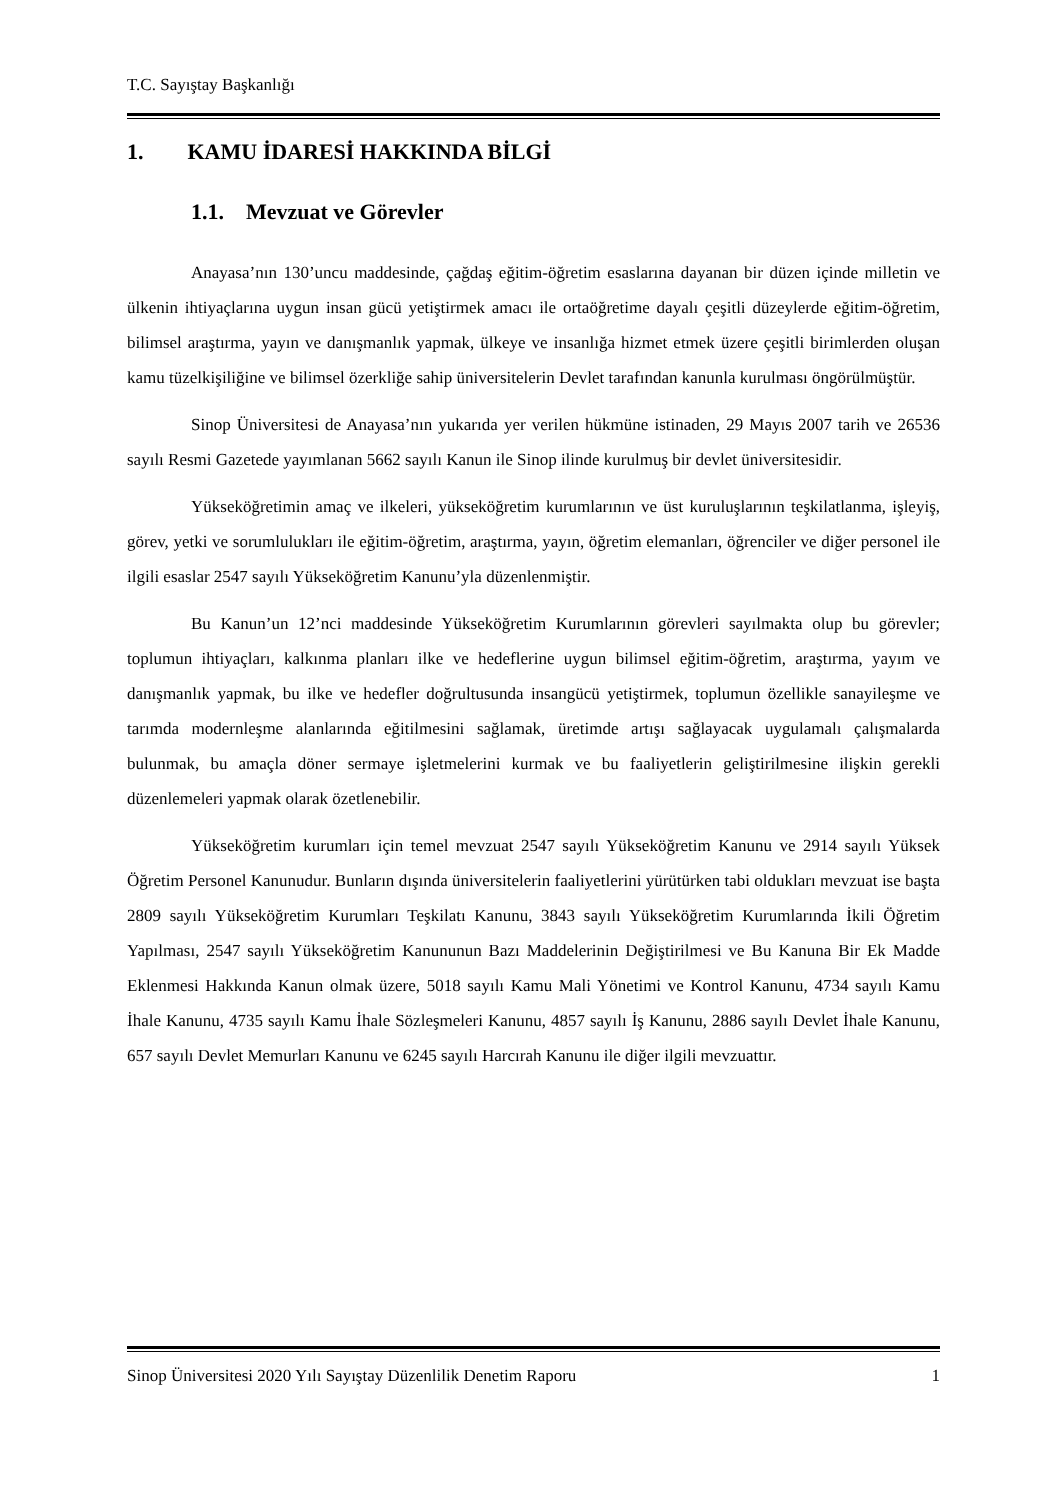T.C. Sayıştay Başkanlığı
1. KAMU İDARESİ HAKKINDA BİLGİ
1.1. Mevzuat ve Görevler
Anayasa’nın 130’uncu maddesinde, çağdaş eğitim-öğretim esaslarına dayanan bir düzen içinde milletin ve ülkenin ihtiyaçlarına uygun insan gücü yetiştirmek amacı ile ortaöğretime dayalı çeşitli düzeylerde eğitim-öğretim, bilimsel araştırma, yayın ve danışmanlık yapmak, ülkeye ve insanlığa hizmet etmek üzere çeşitli birimlerden oluşan kamu tüzelkişiliğine ve bilimsel özerkliğe sahip üniversitelerin Devlet tarafından kanunla kurulması öngörülmüştür.
Sinop Üniversitesi de Anayasa’nın yukarıda yer verilen hükmüne istinaden, 29 Mayıs 2007 tarih ve 26536 sayılı Resmi Gazetede yayımlanan 5662 sayılı Kanun ile Sinop ilinde kurulmuş bir devlet üniversitesidir.
Yükseköğretimin amaç ve ilkeleri, yükseköğretim kurumlarının ve üst kuruluşlarının teşkilatlanma, işleyiş, görev, yetki ve sorumlulukları ile eğitim-öğretim, araştırma, yayın, öğretim elemanları, öğrenciler ve diğer personel ile ilgili esaslar 2547 sayılı Yükseköğretim Kanunu’yla düzenlenmiştir.
Bu Kanun’un 12’nci maddesinde Yükseköğretim Kurumlarının görevleri sayılmakta olup bu görevler; toplumun ihtiyaçları, kalkınma planları ilke ve hedeflerine uygun bilimsel eğitim-öğretim, araştırma, yayım ve danışmanlık yapmak, bu ilke ve hedefler doğrultusunda insangücü yetiştirmek, toplumun özellikle sanayileşme ve tarımda modernleşme alanlarında eğitilmesini sağlamak, üretimde artışı sağlayacak uygulamalı çalışmalarda bulunmak, bu amaçla döner sermaye işletmelerini kurmak ve bu faaliyetlerin geliştirilmesine ilişkin gerekli düzenlemeleri yapmak olarak özetlenebilir.
Yükseköğretim kurumları için temel mevzuat 2547 sayılı Yükseköğretim Kanunu ve 2914 sayılı Yüksek Öğretim Personel Kanunudur. Bunların dışında üniversitelerin faaliyetlerini yürütürken tabi oldukları mevzuat ise başta 2809 sayılı Yükseköğretim Kurumları Teşkilatı Kanunu, 3843 sayılı Yükseköğretim Kurumlarında İkili Öğretim Yapılması, 2547 sayılı Yükseköğretim Kanununun Bazı Maddelerinin Değiştirilmesi ve Bu Kanuna Bir Ek Madde Eklenmesi Hakkında Kanun olmak üzere, 5018 sayılı Kamu Mali Yönetimi ve Kontrol Kanunu, 4734 sayılı Kamu İhale Kanunu, 4735 sayılı Kamu İhale Sözleşmeleri Kanunu, 4857 sayılı İş Kanunu, 2886 sayılı Devlet İhale Kanunu, 657 sayılı Devlet Memurları Kanunu ve 6245 sayılı Harcırah Kanunu ile diğer ilgili mevzuattır.
Sinop Üniversitesi 2020 Yılı Sayıştay Düzenlilik Denetim Raporu 1